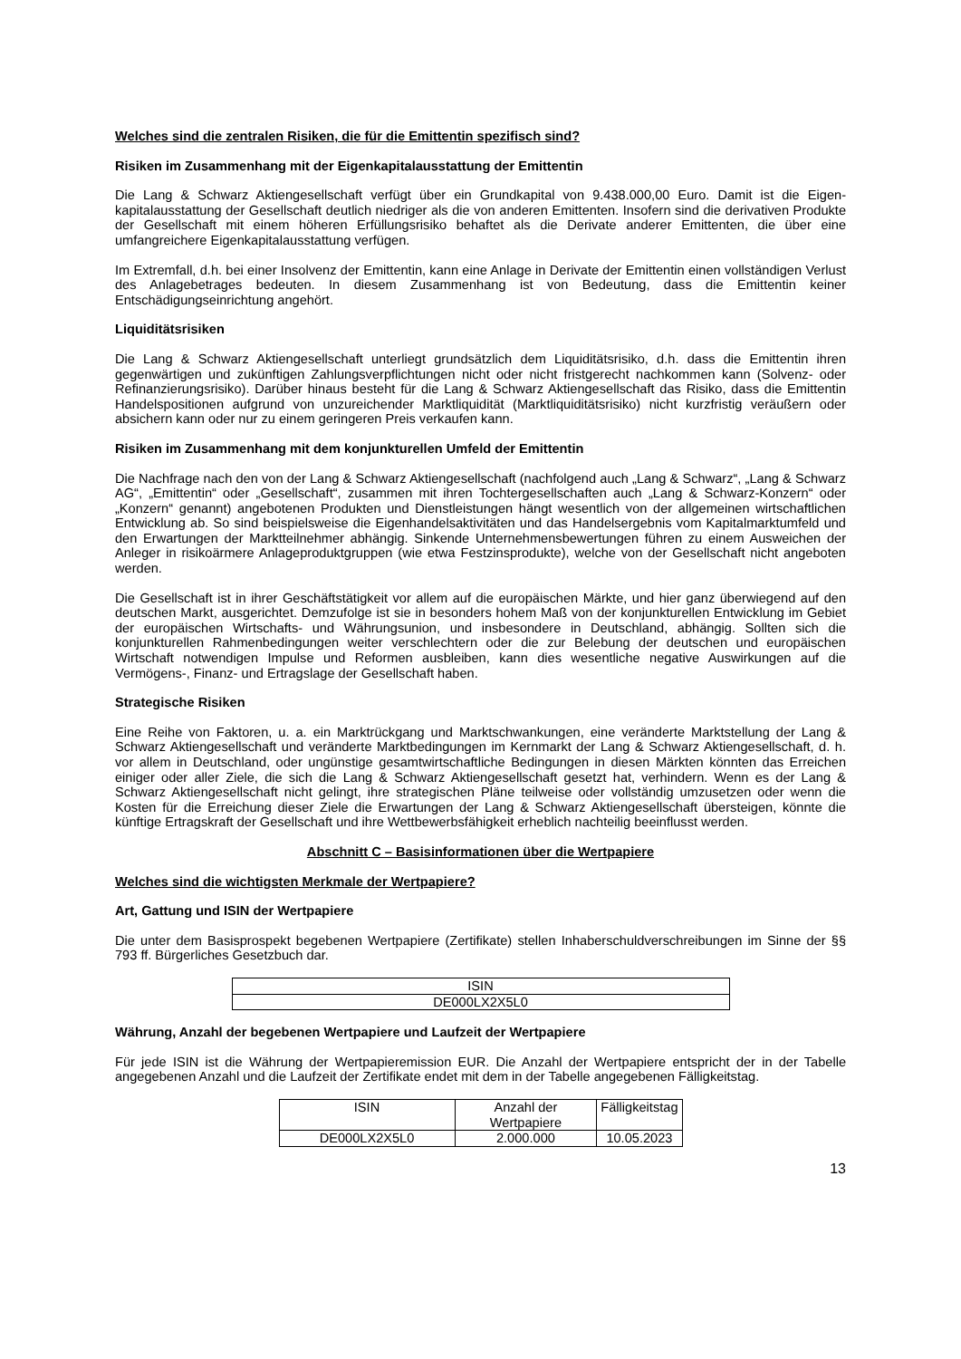Welches sind die zentralen Risiken, die für die Emittentin spezifisch sind?
Risiken im Zusammenhang mit der Eigenkapitalausstattung der Emittentin
Die Lang & Schwarz Aktiengesellschaft verfügt über ein Grundkapital von 9.438.000,00 Euro. Damit ist die Eigen-kapitalausstattung der Gesellschaft deutlich niedriger als die von anderen Emittenten. Insofern sind die derivativen Produkte der Gesellschaft mit einem höheren Erfüllungsrisiko behaftet als die Derivate anderer Emittenten, die über eine umfangreichere Eigenkapitalausstattung verfügen.
Im Extremfall, d.h. bei einer Insolvenz der Emittentin, kann eine Anlage in Derivate der Emittentin einen vollständigen Verlust des Anlagebetrages bedeuten. In diesem Zusammenhang ist von Bedeutung, dass die Emittentin keiner Entschädigungseinrichtung angehört.
Liquiditätsrisiken
Die Lang & Schwarz Aktiengesellschaft unterliegt grundsätzlich dem Liquiditätsrisiko, d.h. dass die Emittentin ihren gegenwärtigen und zukünftigen Zahlungsverpflichtungen nicht oder nicht fristgerecht nachkommen kann (Solvenz- oder Refinanzierungsrisiko). Darüber hinaus besteht für die Lang & Schwarz Aktiengesellschaft das Risiko, dass die Emittentin Handelspositionen aufgrund von unzureichender Marktliquidität (Marktliquiditätsrisiko) nicht kurzfristig veräußern oder absichern kann oder nur zu einem geringeren Preis verkaufen kann.
Risiken im Zusammenhang mit dem konjunkturellen Umfeld der Emittentin
Die Nachfrage nach den von der Lang & Schwarz Aktiengesellschaft (nachfolgend auch „Lang & Schwarz“, „Lang & Schwarz AG“, „Emittentin“ oder „Gesellschaft“, zusammen mit ihren Tochtergesellschaften auch „Lang & Schwarz-Konzern“ oder „Konzern“ genannt) angebotenen Produkten und Dienstleistungen hängt wesentlich von der allgemeinen wirtschaftlichen Entwicklung ab. So sind beispielsweise die Eigenhandelsaktivitäten und das Handelsergebnis vom Kapitalmarktumfeld und den Erwartungen der Marktteilnehmer abhängig. Sinkende Unternehmensbewertungen führen zu einem Ausweichen der Anleger in risikoärmere Anlageproduktgruppen (wie etwa Festzinsprodukte), welche von der Gesellschaft nicht angeboten werden.
Die Gesellschaft ist in ihrer Geschäftstätigkeit vor allem auf die europäischen Märkte, und hier ganz überwiegend auf den deutschen Markt, ausgerichtet. Demzufolge ist sie in besonders hohem Maß von der konjunkturellen Entwicklung im Gebiet der europäischen Wirtschafts- und Währungsunion, und insbesondere in Deutschland, abhängig. Sollten sich die konjunkturellen Rahmenbedingungen weiter verschlechtern oder die zur Belebung der deutschen und europäischen Wirtschaft notwendigen Impulse und Reformen ausbleiben, kann dies wesentliche negative Auswirkungen auf die Vermögens-, Finanz- und Ertragslage der Gesellschaft haben.
Strategische Risiken
Eine Reihe von Faktoren, u. a. ein Marktrückgang und Marktschwankungen, eine veränderte Marktstellung der Lang & Schwarz Aktiengesellschaft und veränderte Marktbedingungen im Kernmarkt der Lang & Schwarz Aktiengesellschaft, d. h. vor allem in Deutschland, oder ungünstige gesamtwirtschaftliche Bedingungen in diesen Märkten könnten das Erreichen einiger oder aller Ziele, die sich die Lang & Schwarz Aktiengesellschaft gesetzt hat, verhindern. Wenn es der Lang & Schwarz Aktiengesellschaft nicht gelingt, ihre strategischen Pläne teilweise oder vollständig umzusetzen oder wenn die Kosten für die Erreichung dieser Ziele die Erwartungen der Lang & Schwarz Aktiengesellschaft übersteigen, könnte die künftige Ertragskraft der Gesellschaft und ihre Wettbewerbsfähigkeit erheblich nachteilig beeinflusst werden.
Abschnitt C – Basisinformationen über die Wertpapiere
Welches sind die wichtigsten Merkmale der Wertpapiere?
Art, Gattung und ISIN der Wertpapiere
Die unter dem Basisprospekt begebenen Wertpapiere (Zertifikate) stellen Inhaberschuldverschreibungen im Sinne der §§ 793 ff. Bürgerliches Gesetzbuch dar.
| ISIN |
| DE000LX2X5L0 |
Währung, Anzahl der begebenen Wertpapiere und Laufzeit der Wertpapiere
Für jede ISIN ist die Währung der Wertpapieremission EUR. Die Anzahl der Wertpapiere entspricht der in der Tabelle angegebenen Anzahl und die Laufzeit der Zertifikate endet mit dem in der Tabelle angegebenen Fälligkeitstag.
| ISIN | Anzahl der Wertpapiere | Fälligkeitstag |
| DE000LX2X5L0 | 2.000.000 | 10.05.2023 |
13